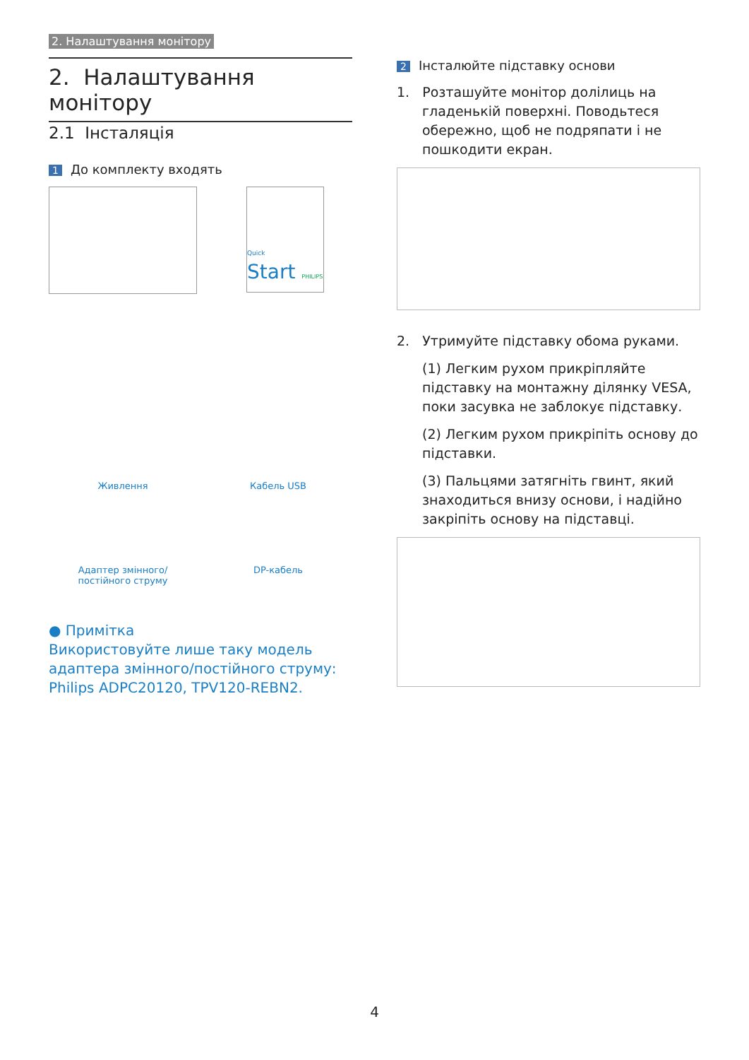2. Налаштування монітору
2. Налаштування монітору
2.1 Інсталяція
1 До комплекту входять
Quick
Start PHILIPS
Живлення
Кабель USB
Адаптер змінного/
постійного струму
DP-кабель
● Примітка
Використовуйте лише таку модель адаптера змінного/постійного струму:
Philips ADPC20120, TPV120-REBN2.
2 Інсталюйте підставку основи
1. Розташуйте монітор долілиць на
гладенькій поверхні. Поводьтеся
обережно, щоб не подряпати і не
пошкодити екран.
2. Утримуйте підставку обома руками.
(1) Легким рухом прикріпляйте підставку на монтажну ділянку VESA, поки засувка не заблокує підставку.
(2) Легким рухом прикріпіть основу до підставки.
(3) Пальцями затягніть гвинт, який знаходиться внизу основи, і надійно закріпіть основу на підставці.
4